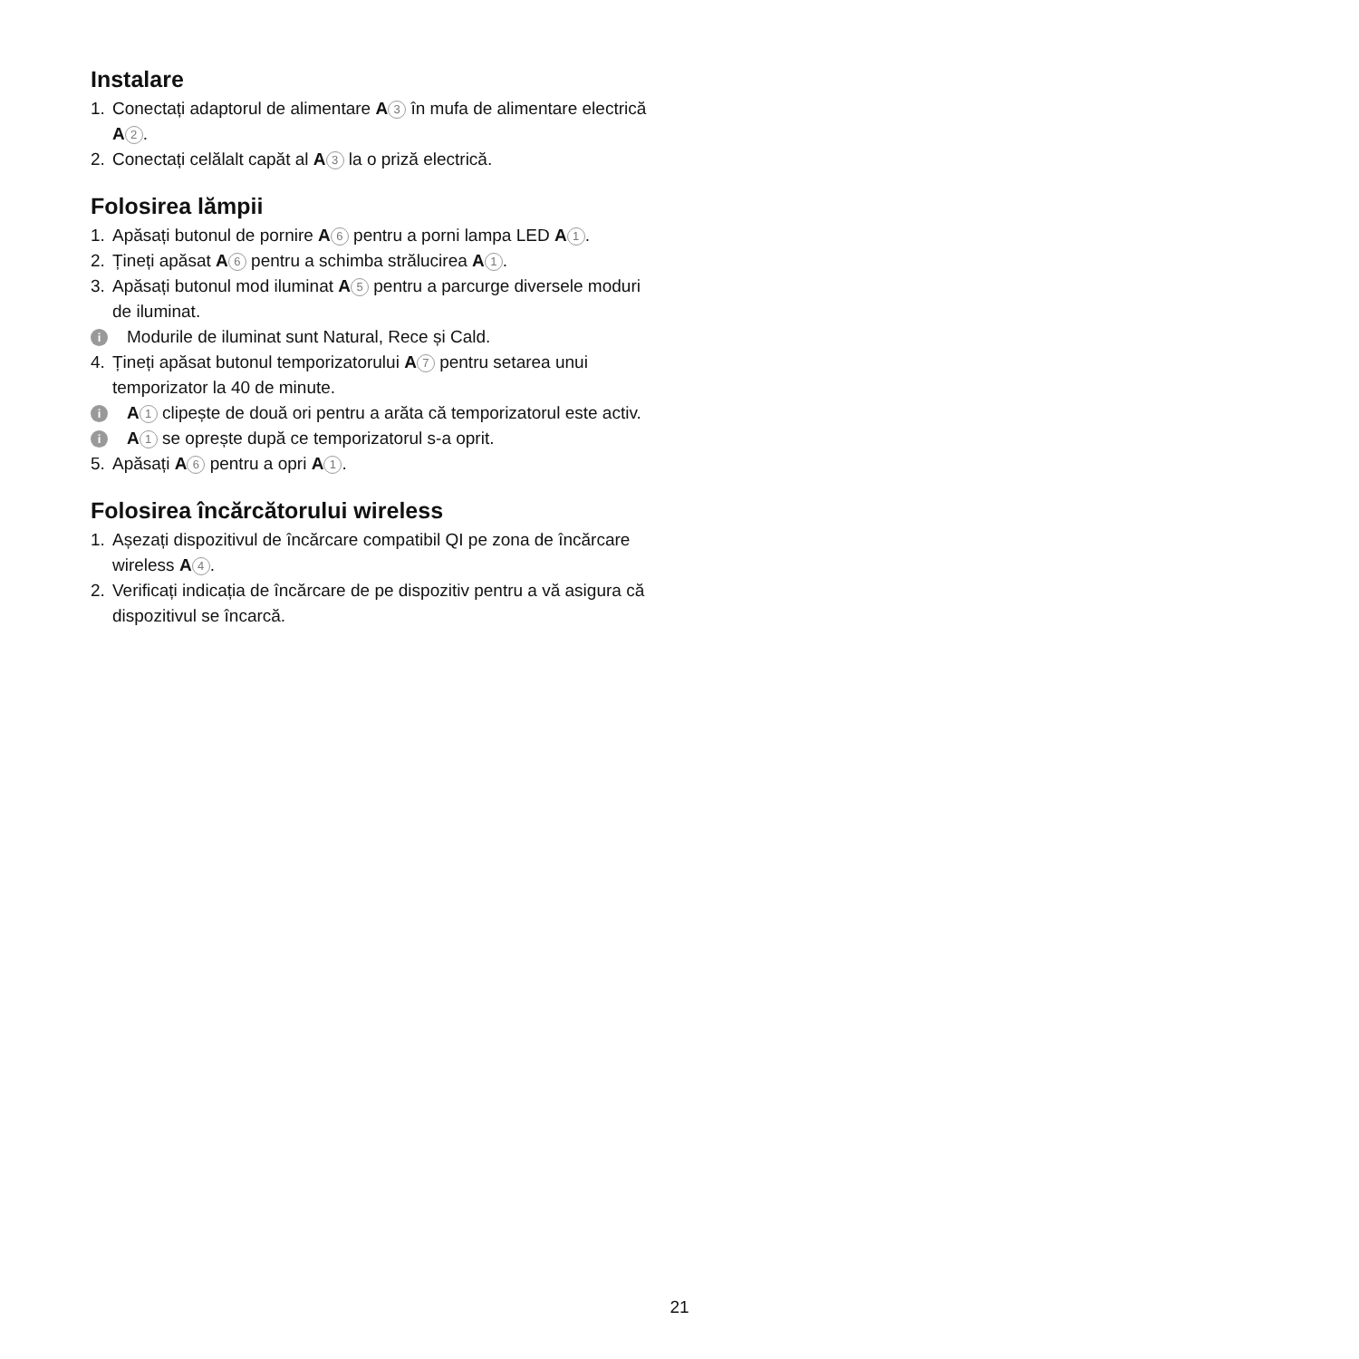Instalare
1. Conectați adaptorul de alimentare A 3 în mufa de alimentare electrică A 2.
2. Conectați celălalt capăt al A 3 la o priză electrică.
Folosirea lămpii
1. Apăsați butonul de pornire A 6 pentru a porni lampa LED A 1.
2. Țineți apăsat A 6 pentru a schimba strălucirea A 1.
3. Apăsați butonul mod iluminat A 5 pentru a parcurge diversele moduri de iluminat.
i Modurile de iluminat sunt Natural, Rece și Cald.
4. Țineți apăsat butonul temporizatorului A 7 pentru setarea unui temporizator la 40 de minute.
i A 1 clipește de două ori pentru a arăta că temporizatorul este activ.
i A 1 se oprește după ce temporizatorul s-a oprit.
5. Apăsați A 6 pentru a opri A 1.
Folosirea încărcătorului wireless
1. Așezați dispozitivul de încărcare compatibil QI pe zona de încărcare wireless A 4.
2. Verificați indicația de încărcare de pe dispozitiv pentru a vă asigura că dispozitivul se încarcă.
21